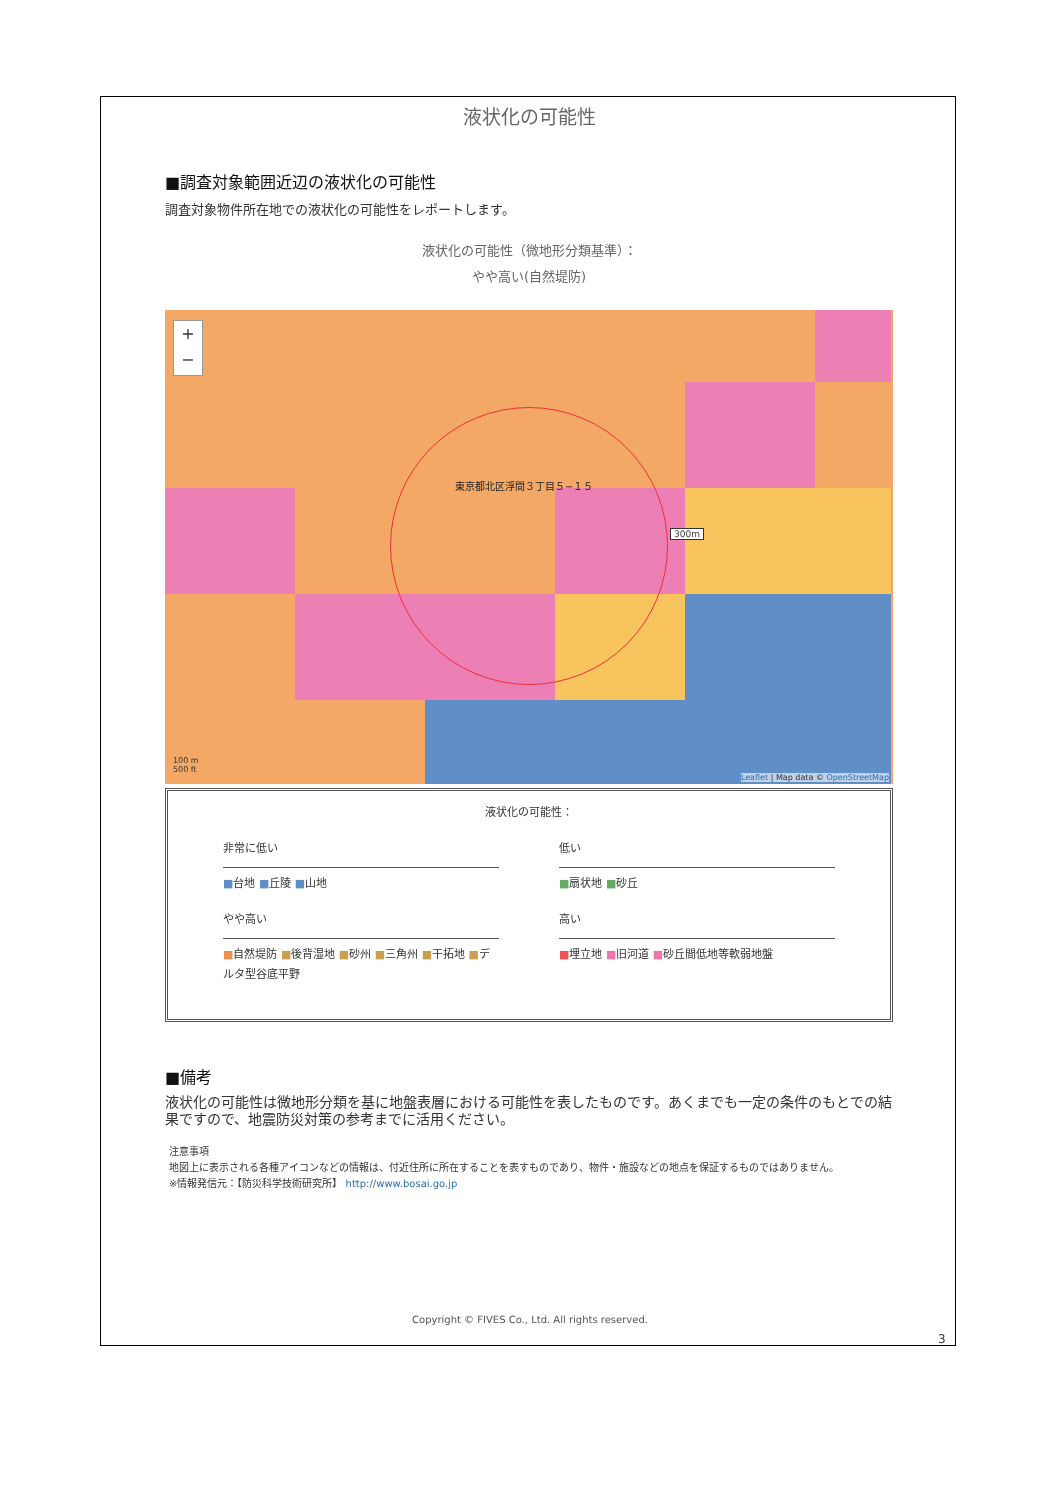液状化の可能性
■調査対象範囲近辺の液状化の可能性
調査対象物件所在地での液状化の可能性をレポートします。
液状化の可能性（微地形分類基準）：
やや高い(自然堤防)
+
−
東京都北区浮間３丁目５−１５
300m
100 m
500 ft
Leaflet | Map data © OpenStreetMap
液状化の可能性：
非常に低い
■台地 ■丘陵 ■山地
低い
■扇状地 ■砂丘
やや高い
■自然堤防 ■後背湿地 ■砂州 ■三角州 ■干拓地 ■デルタ型谷底平野
高い
■埋立地 ■旧河道 ■砂丘間低地等軟弱地盤
■備考
液状化の可能性は微地形分類を基に地盤表層における可能性を表したものです。あくまでも一定の条件のもとでの結果ですので、地震防災対策の参考までに活用ください。
注意事項
地図上に表示される各種アイコンなどの情報は、付近住所に所在することを表すものであり、物件・施設などの地点を保証するものではありません。
※情報発信元：【防災科学技術研究所】 http://www.bosai.go.jp
Copyright © FIVES Co., Ltd. All rights reserved.
3